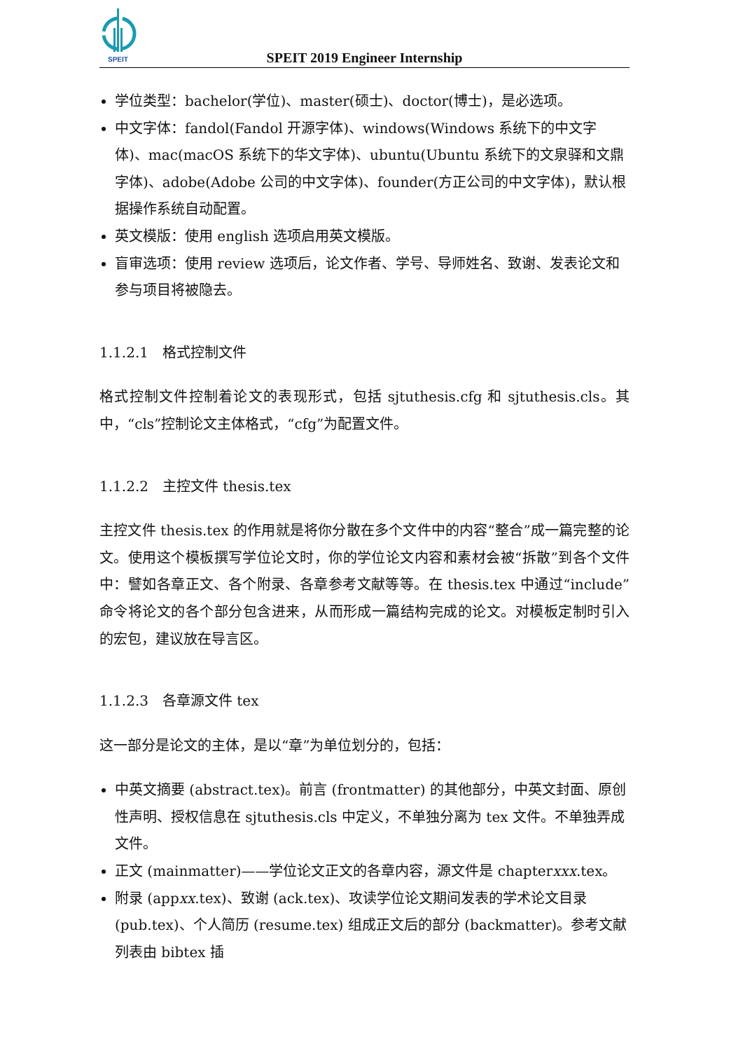SPEIT
SPEIT 2019 Engineer Internship
学位类型：bachelor(学位)、master(硕士)、doctor(博士)，是必选项。
中文字体：fandol(Fandol 开源字体)、windows(Windows 系统下的中文字体)、mac(macOS 系统下的华文字体)、ubuntu(Ubuntu 系统下的文泉驿和文鼎字体)、adobe(Adobe 公司的中文字体)、founder(方正公司的中文字体)，默认根据操作系统自动配置。
英文模版：使用 english 选项启用英文模版。
盲审选项：使用 review 选项后，论文作者、学号、导师姓名、致谢、发表论文和参与项目将被隐去。
1.1.2.1　格式控制文件
格式控制文件控制着论文的表现形式，包括 sjtuthesis.cfg 和 sjtuthesis.cls。其中，“cls”控制论文主体格式，“cfg”为配置文件。
1.1.2.2　主控文件 thesis.tex
主控文件 thesis.tex 的作用就是将你分散在多个文件中的内容“整合”成一篇完整的论文。使用这个模板撰写学位论文时，你的学位论文内容和素材会被“拆散”到各个文件中：譬如各章正文、各个附录、各章参考文献等等。在 thesis.tex 中通过“include”命令将论文的各个部分包含进来，从而形成一篇结构完成的论文。对模板定制时引入的宏包，建议放在导言区。
1.1.2.3　各章源文件 tex
这一部分是论文的主体，是以“章”为单位划分的，包括：
中英文摘要 (abstract.tex)。前言 (frontmatter) 的其他部分，中英文封面、原创性声明、授权信息在 sjtuthesis.cls 中定义，不单独分离为 tex 文件。不单独弄成文件。
正文 (mainmatter)——学位论文正文的各章内容，源文件是 chapterxxx.tex。
附录 (appxx.tex)、致谢 (ack.tex)、攻读学位论文期间发表的学术论文目录 (pub.tex)、个人简历 (resume.tex) 组成正文后的部分 (backmatter)。参考文献列表由 bibtex 插